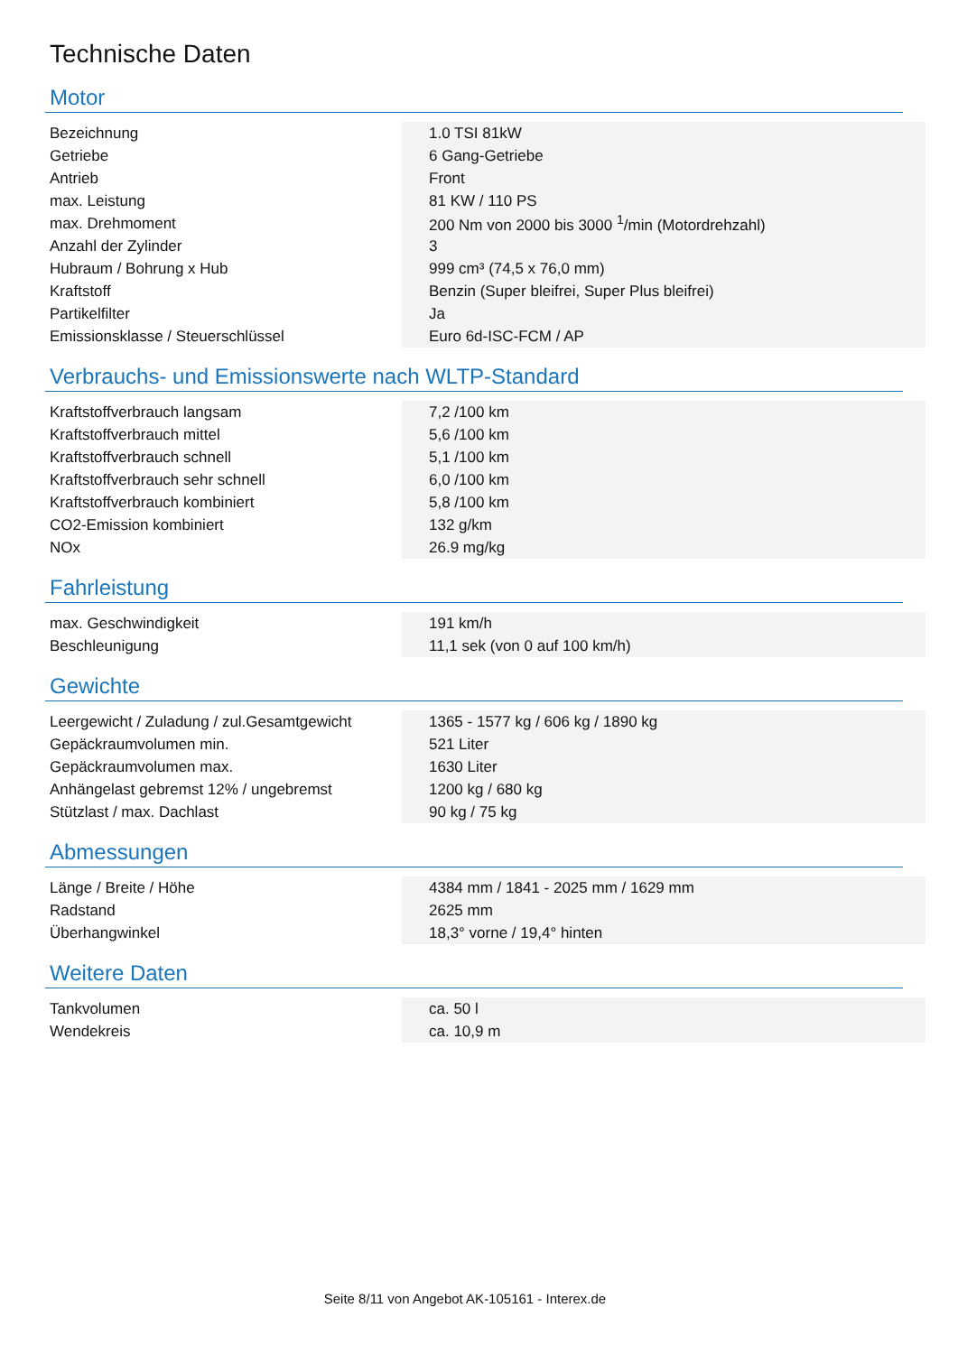Technische Daten
Motor
| Bezeichnung | 1.0 TSI 81kW |
| Getriebe | 6 Gang-Getriebe |
| Antrieb | Front |
| max. Leistung | 81 KW / 110 PS |
| max. Drehmoment | 200 Nm von 2000 bis 3000 <sup>1</sup>/min (Motordrehzahl) |
| Anzahl der Zylinder | 3 |
| Hubraum / Bohrung x Hub | 999 cm³ (74,5 x 76,0 mm) |
| Kraftstoff | Benzin (Super bleifrei, Super Plus bleifrei) |
| Partikelfilter | Ja |
| Emissionsklasse / Steuerschlüssel | Euro 6d-ISC-FCM / AP |
Verbrauchs- und Emissionswerte nach WLTP-Standard
| Kraftstoffverbrauch langsam | 7,2 /100 km |
| Kraftstoffverbrauch mittel | 5,6 /100 km |
| Kraftstoffverbrauch schnell | 5,1 /100 km |
| Kraftstoffverbrauch sehr schnell | 6,0 /100 km |
| Kraftstoffverbrauch kombiniert | 5,8 /100 km |
| CO2-Emission kombiniert | 132 g/km |
| NOx | 26.9 mg/kg |
Fahrleistung
| max. Geschwindigkeit | 191 km/h |
| Beschleunigung | 11,1 sek (von 0 auf 100 km/h) |
Gewichte
| Leergewicht / Zuladung / zul.Gesamtgewicht | 1365 - 1577 kg / 606 kg / 1890 kg |
| Gepäckraumvolumen min. | 521 Liter |
| Gepäckraumvolumen max. | 1630 Liter |
| Anhängelast gebremst 12% / ungebremst | 1200 kg / 680 kg |
| Stützlast / max. Dachlast | 90 kg / 75 kg |
Abmessungen
| Länge / Breite / Höhe | 4384 mm / 1841 - 2025 mm / 1629 mm |
| Radstand | 2625 mm |
| Überhangwinkel | 18,3° vorne / 19,4° hinten |
Weitere Daten
| Tankvolumen | ca. 50 l |
| Wendekreis | ca. 10,9 m |
Seite 8/11 von Angebot AK-105161 - Interex.de